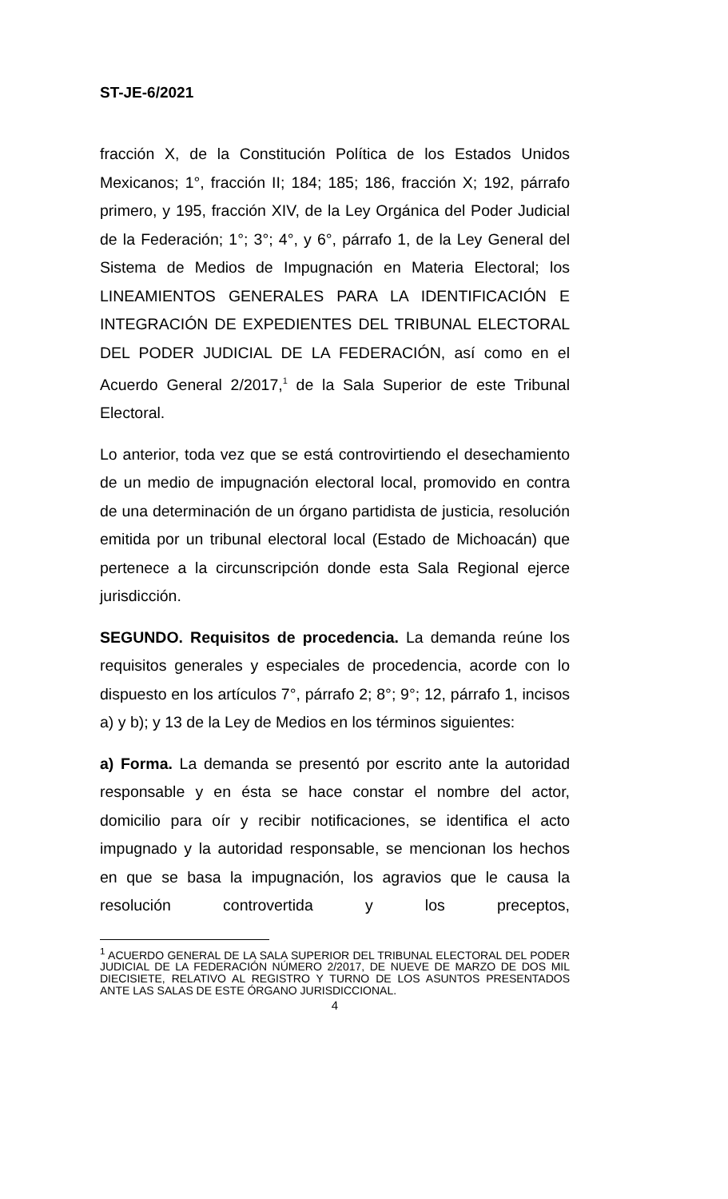ST-JE-6/2021
fracción X, de la Constitución Política de los Estados Unidos Mexicanos; 1°, fracción II; 184; 185; 186, fracción X; 192, párrafo primero, y 195, fracción XIV, de la Ley Orgánica del Poder Judicial de la Federación; 1°; 3°; 4°, y 6°, párrafo 1, de la Ley General del Sistema de Medios de Impugnación en Materia Electoral; los LINEAMIENTOS GENERALES PARA LA IDENTIFICACIÓN E INTEGRACIÓN DE EXPEDIENTES DEL TRIBUNAL ELECTORAL DEL PODER JUDICIAL DE LA FEDERACIÓN, así como en el Acuerdo General 2/2017,<sup>1</sup> de la Sala Superior de este Tribunal Electoral.
Lo anterior, toda vez que se está controvirtiendo el desechamiento de un medio de impugnación electoral local, promovido en contra de una determinación de un órgano partidista de justicia, resolución emitida por un tribunal electoral local (Estado de Michoacán) que pertenece a la circunscripción donde esta Sala Regional ejerce jurisdicción.
SEGUNDO. Requisitos de procedencia. La demanda reúne los requisitos generales y especiales de procedencia, acorde con lo dispuesto en los artículos 7°, párrafo 2; 8°; 9°; 12, párrafo 1, incisos a) y b); y 13 de la Ley de Medios en los términos siguientes:
a) Forma. La demanda se presentó por escrito ante la autoridad responsable y en ésta se hace constar el nombre del actor, domicilio para oír y recibir notificaciones, se identifica el acto impugnado y la autoridad responsable, se mencionan los hechos en que se basa la impugnación, los agravios que le causa la resolución controvertida y los preceptos,
<sup>1</sup> ACUERDO GENERAL DE LA SALA SUPERIOR DEL TRIBUNAL ELECTORAL DEL PODER JUDICIAL DE LA FEDERACIÓN NÚMERO 2/2017, DE NUEVE DE MARZO DE DOS MIL DIECISIETE, RELATIVO AL REGISTRO Y TURNO DE LOS ASUNTOS PRESENTADOS ANTE LAS SALAS DE ESTE ÓRGANO JURISDICCIONAL.
4